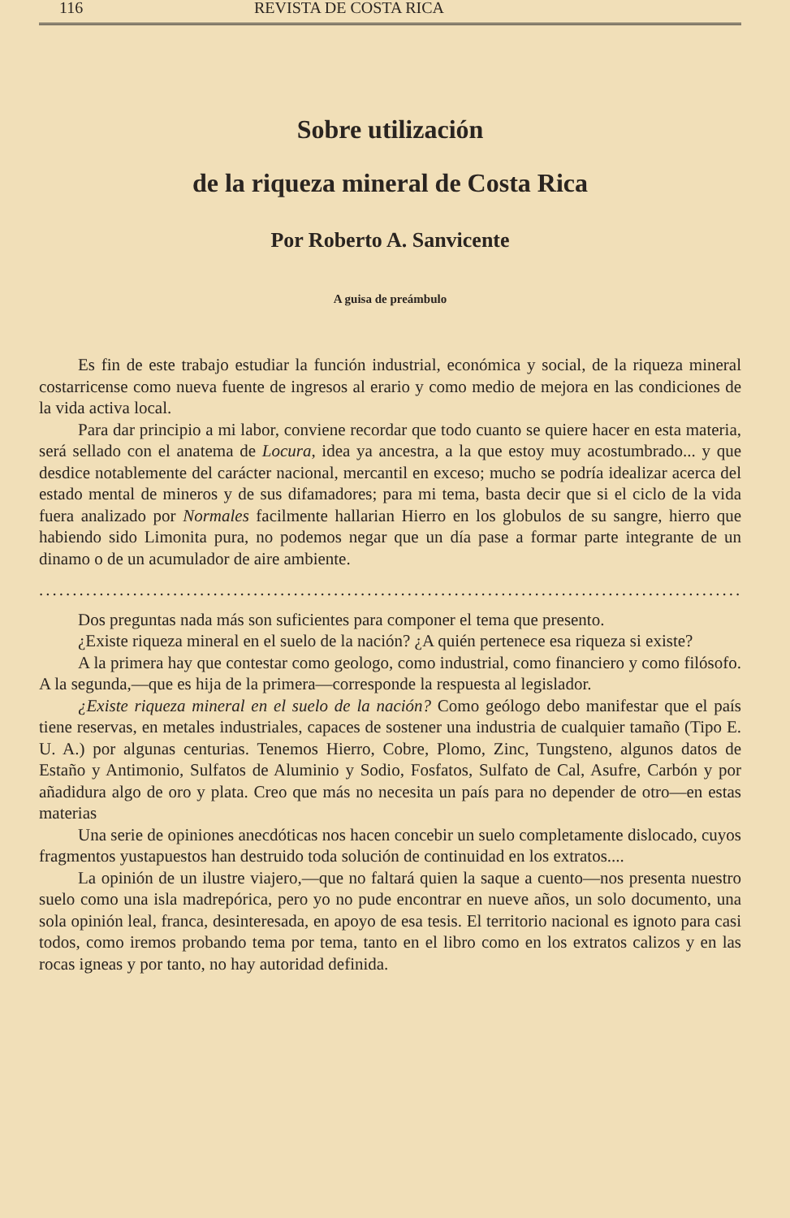116 REVISTA DE COSTA RICA
Sobre utilización
de la riqueza mineral de Costa Rica
Por Roberto A. Sanvicente
A guisa de preámbulo
Es fin de este trabajo estudiar la función industrial, económica y social, de la riqueza mineral costarricense como nueva fuente de ingresos al erario y como medio de mejora en las condiciones de la vida activa local.
Para dar principio a mi labor, conviene recordar que todo cuanto se quiere hacer en esta materia, será sellado con el anatema de Locura, idea ya ancestra, a la que estoy muy acostumbrado... y que desdice notablemente del carácter nacional, mercantil en exceso; mucho se podría idealizar acerca del estado mental de mineros y de sus difamadores; para mi tema, basta decir que si el ciclo de la vida fuera analizado por Normales facilmente hallarian Hierro en los globulos de su sangre, hierro que habiendo sido Limonita pura, no podemos negar que un día pase a formar parte integrante de un dinamo o de un acumulador de aire ambiente.
.........................................................................................................
Dos preguntas nada más son suficientes para componer el tema que presento.
¿Existe riqueza mineral en el suelo de la nación? ¿A quién pertenece esa riqueza si existe?
A la primera hay que contestar como geologo, como industrial, como financiero y como filósofo. A la segunda,—que es hija de la primera—corresponde la respuesta al legislador.
¿Existe riqueza mineral en el suelo de la nación? Como geólogo debo manifestar que el país tiene reservas, en metales industriales, capaces de sostener una industria de cualquier tamaño (Tipo E. U. A.) por algunas centurias. Tenemos Hierro, Cobre, Plomo, Zinc, Tungsteno, algunos datos de Estaño y Antimonio, Sulfatos de Aluminio y Sodio, Fosfatos, Sulfato de Cal, Asufre, Carbón y por añadidura algo de oro y plata. Creo que más no necesita un país para no depender de otro—en estas materias
Una serie de opiniones anecdóticas nos hacen concebir un suelo completamente dislocado, cuyos fragmentos yustapuestos han destruido toda solución de continuidad en los extratos....
La opinión de un ilustre viajero,—que no faltará quien la saque a cuento—nos presenta nuestro suelo como una isla madrepórica, pero yo no pude encontrar en nueve años, un solo documento, una sola opinión leal, franca, desinteresada, en apoyo de esa tesis. El territorio nacional es ignoto para casi todos, como iremos probando tema por tema, tanto en el libro como en los extratos calizos y en las rocas igneas y por tanto, no hay autoridad definida.